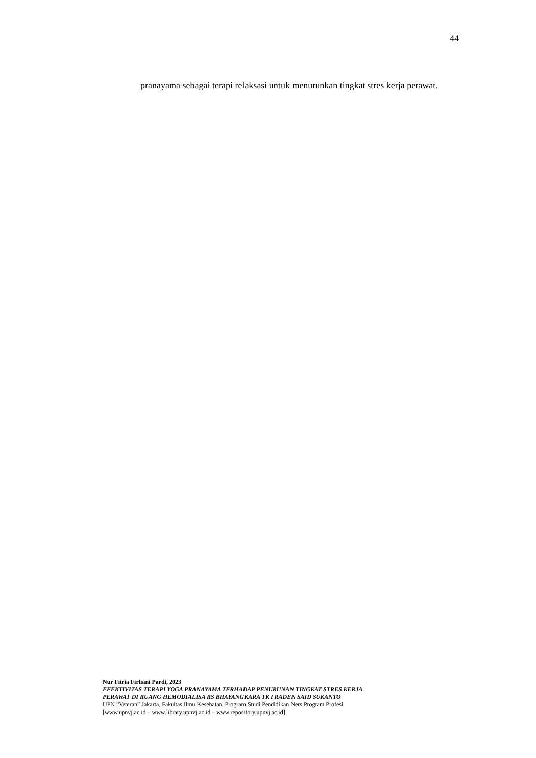44
pranayama sebagai terapi relaksasi untuk menurunkan tingkat stres kerja perawat.
Nur Fitria Firliani Pardi, 2023
EFEKTIVITAS TERAPI YOGA PRANAYAMA TERHADAP PENURUNAN TINGKAT STRES KERJA
PERAWAT DI RUANG HEMODIALISA RS BHAYANGKARA TK I RADEN SAID SUKANTO
UPN “Veteran” Jakarta, Fakultas Ilmu Kesehatan, Program Studi Pendidikan Ners Program Profesi
[www.upnvj.ac.id – www.library.upnvj.ac.id – www.repository.upnvj.ac.id]